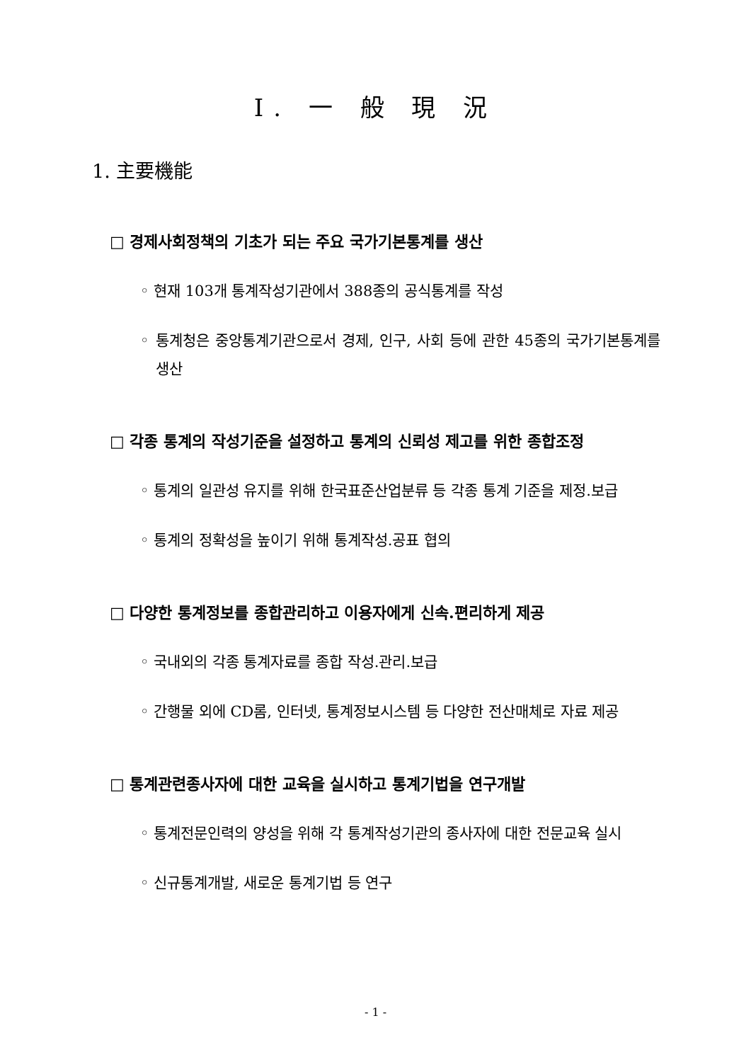Ⅰ. 一 般 現 況
1. 主要機能
□ 경제사회정책의 기초가 되는 주요 국가기본통계를 생산
◦ 현재 103개 통계작성기관에서 388종의 공식통계를 작성
◦ 통계청은 중앙통계기관으로서 경제, 인구, 사회 등에 관한 45종의 국가기본통계를 생산
□ 각종 통계의 작성기준을 설정하고 통계의 신뢰성 제고를 위한 종합조정
◦ 통계의 일관성 유지를 위해 한국표준산업분류 등 각종 통계 기준을 제정.보급
◦ 통계의 정확성을 높이기 위해 통계작성.공표 협의
□ 다양한 통계정보를 종합관리하고 이용자에게 신속.편리하게 제공
◦ 국내외의 각종 통계자료를 종합 작성.관리.보급
◦ 간행물 외에 CD롬, 인터넷, 통계정보시스템 등 다양한 전산매체로 자료 제공
□ 통계관련종사자에 대한 교육을 실시하고 통계기법을 연구개발
◦ 통계전문인력의 양성을 위해 각 통계작성기관의 종사자에 대한 전문교육 실시
◦ 신규통계개발, 새로운 통계기법 등 연구
- 1 -